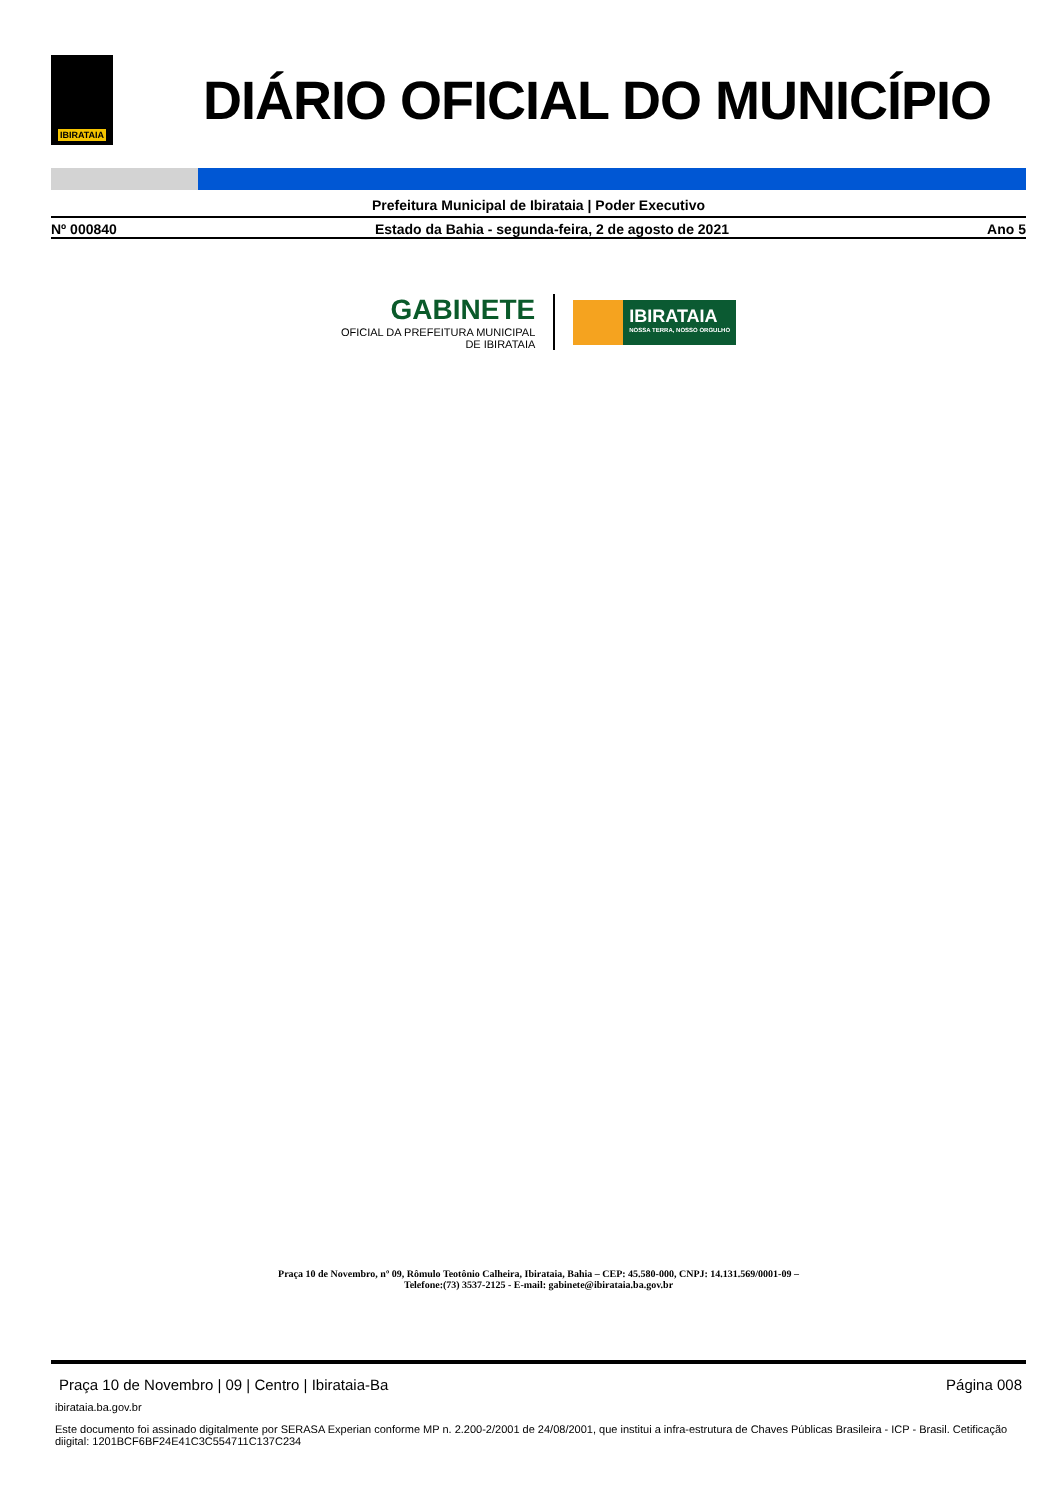IBIRATAIA
DIÁRIO OFICIAL DO MUNICÍPIO
Prefeitura Municipal de Ibirataia | Poder Executivo
Nº 000840 Estado da Bahia - segunda-feira, 2 de agosto de 2021 Ano 5
GABINETE
OFICIAL DA PREFEITURA MUNICIPAL
DE IBIRATAIA
IBIRATAIA
NOSSA TERRA, NOSSO ORGULHO
Praça 10 de Novembro, nº 09, Rômulo Teotônio Calheira, Ibirataia, Bahia – CEP: 45.580-000, CNPJ: 14.131.569/0001-09 –
Telefone:(73) 3537-2125 - E-mail: gabinete@ibirataia.ba.gov.br
Praça 10 de Novembro | 09 | Centro | Ibirataia-Ba Página 008
ibirataia.ba.gov.br
Este documento foi assinado digitalmente por SERASA Experian conforme MP n. 2.200-2/2001 de 24/08/2001, que institui a infra-estrutura de Chaves Públicas Brasileira - ICP - Brasil. Cetificação diigital: 1201BCF6BF24E41C3C554711C137C234